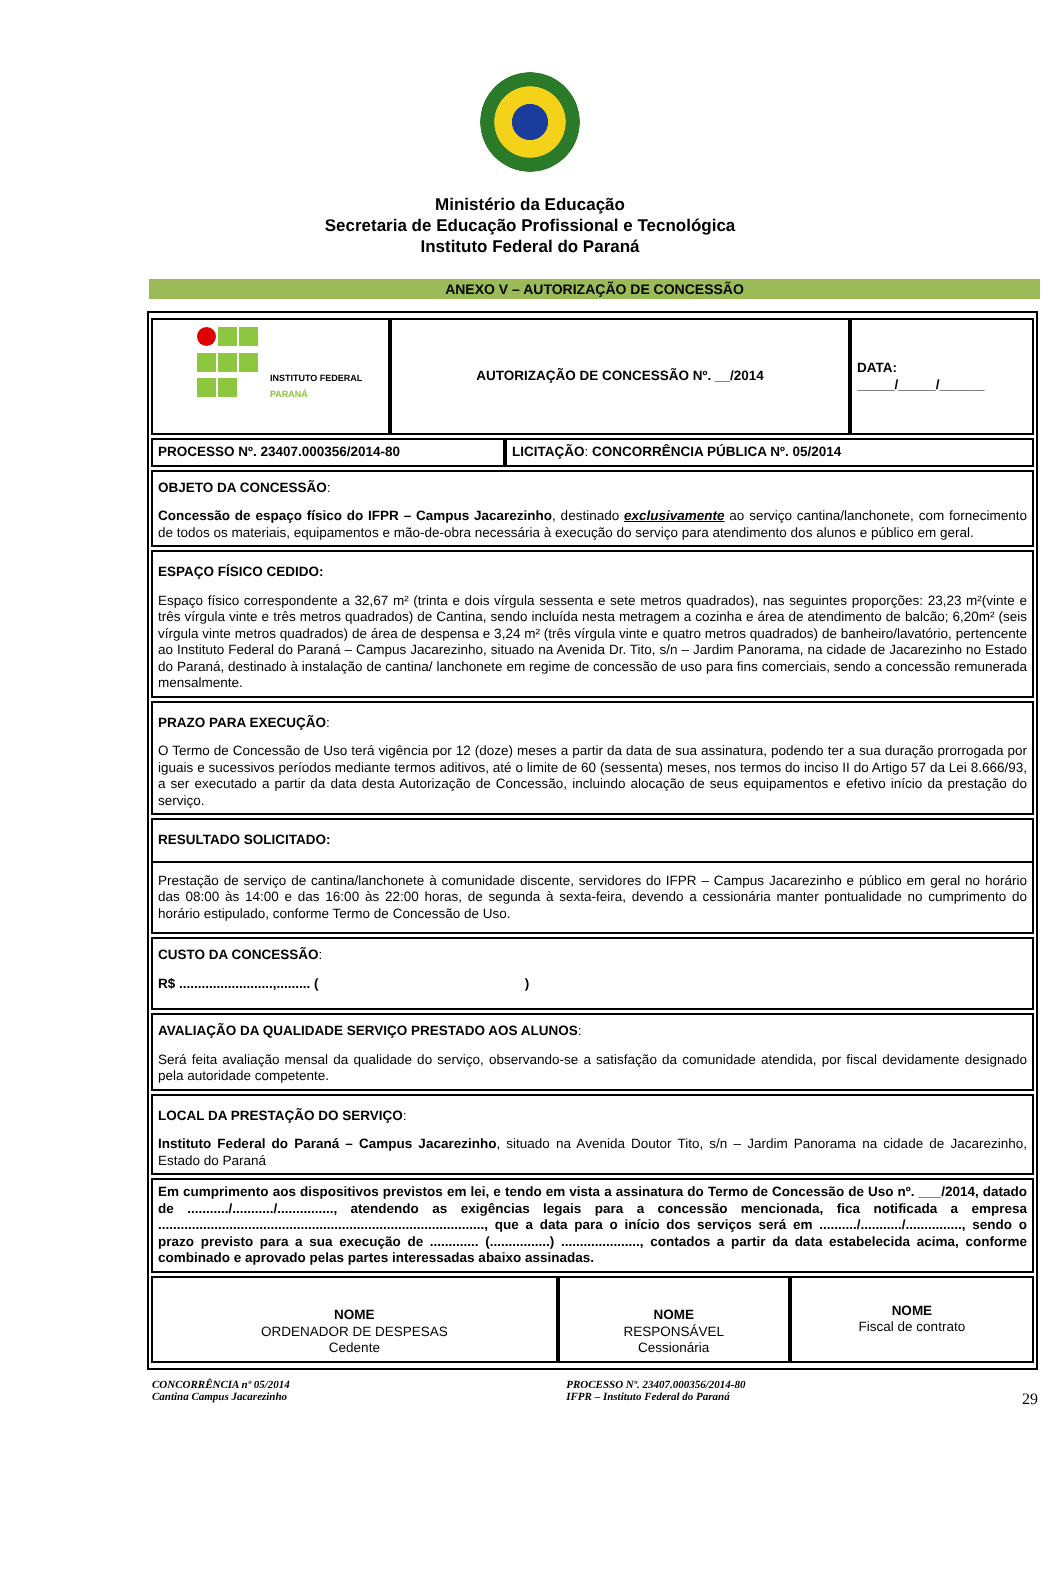Ministério da Educação
Secretaria de Educação Profissional e Tecnológica
Instituto Federal do Paraná
ANEXO V – AUTORIZAÇÃO DE CONCESSÃO
| INSTITUTO FEDERAL PARANÁ | AUTORIZAÇÃO DE CONCESSÃO Nº. __/2014 | DATA: _____/_____/______ |
| PROCESSO Nº. 23407.000356/2014-80 | LICITAÇÃO : CONCORRÊNCIA PÚBLICA Nº. 05/2014 |
| OBJETO DA CONCESSÃO : Concessão de espaço físico do IFPR – Campus Jacarezinho , destinado exclusivamente ao serviço cantina/lanchonete, com fornecimento de todos os materiais, equipamentos e mão-de-obra necessária à execução do serviço para atendimento dos alunos e público em geral. | |
| ESPAÇO FÍSICO CEDIDO: Espaço físico correspondente a 32,67 m² (trinta e dois vírgula sessenta e sete metros quadrados), nas seguintes proporções: 23,23 m²(vinte e três vírgula vinte e três metros quadrados) de Cantina, sendo incluída nesta metragem a cozinha e área de atendimento de balcão; 6,20m² (seis vírgula vinte metros quadrados) de área de despensa e 3,24 m² (três vírgula vinte e quatro metros quadrados) de banheiro/lavatório, pertencente ao Instituto Federal do Paraná – Campus Jacarezinho, situado na Avenida Dr. Tito, s/n – Jardim Panorama, na cidade de Jacarezinho no Estado do Paraná, destinado à instalação de cantina/ lanchonete em regime de concessão de uso para fins comerciais, sendo a concessão remunerada mensalmente. | |
| PRAZO PARA EXECUÇÃO : O Termo de Concessão de Uso terá vigência por 12 (doze) meses a partir da data de sua assinatura, podendo ter a sua duração prorrogada por iguais e sucessivos períodos mediante termos aditivos, até o limite de 60 (sessenta) meses, nos termos do inciso II do Artigo 57 da Lei 8.666/93, a ser executado a partir da data desta Autorização de Concessão, incluindo alocação de seus equipamentos e efetivo início da prestação do serviço. | |
| RESULTADO SOLICITADO: Prestação de serviço de cantina/lanchonete à comunidade discente, servidores do IFPR – Campus Jacarezinho e público em geral no horário das 08:00 às 14:00 e das 16:00 às 22:00 horas, de segunda à sexta-feira, devendo a cessionária manter pontualidade no cumprimento do horário estipulado, conforme Termo de Concessão de Uso. | |
| CUSTO DA CONCESSÃO : R$ .........................,......... ( ) | |
| AVALIAÇÃO DA QUALIDADE SERVIÇO PRESTADO AOS ALUNOS : Será feita avaliação mensal da qualidade do serviço, observando-se a satisfação da comunidade atendida, por fiscal devidamente designado pela autoridade competente. | |
| LOCAL DA PRESTAÇÃO DO SERVIÇO : Instituto Federal do Paraná – Campus Jacarezinho , situado na Avenida Doutor Tito, s/n – Jardim Panorama na cidade de Jacarezinho, Estado do Paraná | |
| Em cumprimento aos dispositivos previstos em lei, e tendo em vista a assinatura do Termo de Concessão de Uso nº. ___/2014, datado de .........../.........../..............., atendendo as exigências legais para a concessão mencionada, fica notificada a empresa ......................................................................................., que a data para o início dos serviços será em ........../.........../..............., sendo o prazo previsto para a sua execução de ............. (................) ....................., contados a partir da data estabelecida acima, conforme combinado e aprovado pelas partes interessadas abaixo assinadas. | |
| NOME ORDENADOR DE DESPESAS Cedente | NOME RESPONSÁVEL Cessionária | NOME Fiscal de contrato |
CONCORRÊNCIA nº 05/2014
Cantina Campus Jacarezinho
PROCESSO Nº. 23407.000356/2014-80
IFPR – Instituto Federal do Paraná
29